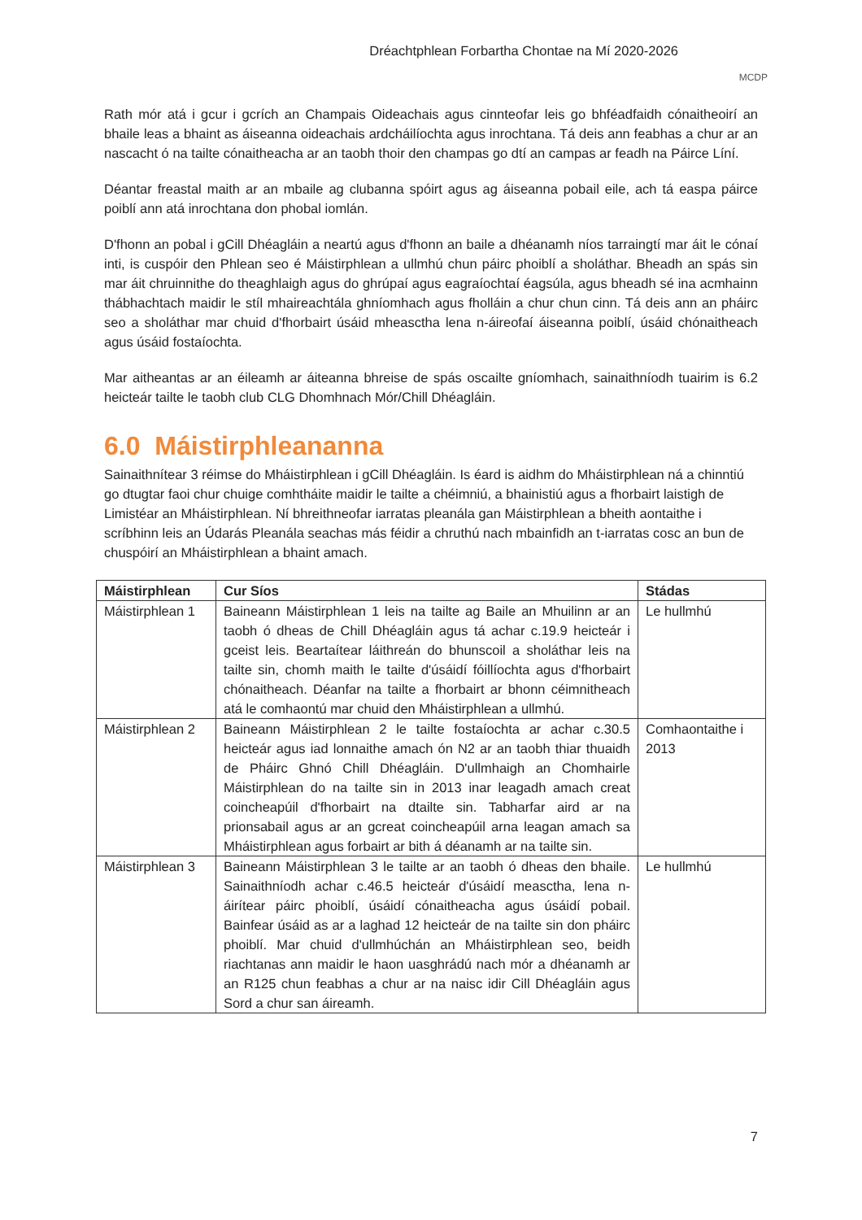Dréachtphlean Forbartha Chontae na Mí 2020-2026
MCDP
Rath mór atá i gcur i gcrích an Champais Oideachais agus cinnteofar leis go bhféadfaidh cónaitheoirí an bhaile leas a bhaint as áiseanna oideachais ardcháilíochta agus inrochtana. Tá deis ann feabhas a chur ar an nascacht ó na tailte cónaitheacha ar an taobh thoir den champas go dtí an campas ar feadh na Páirce Líní.
Déantar freastal maith ar an mbaile ag clubanna spóirt agus ag áiseanna pobail eile, ach tá easpa páirce poiblí ann atá inrochtana don phobal iomlán.
D'fhonn an pobal i gCill Dhéagláin a neartú agus d'fhonn an baile a dhéanamh níos tarraingtí mar áit le cónaí inti, is cuspóir den Phlean seo é Máistirphlean a ullmhú chun páirc phoiblí a sholáthar. Bheadh an spás sin mar áit chruinnithe do theaghlaigh agus do ghrúpaí agus eagraíochtaí éagsúla, agus bheadh sé ina acmhainn thábhachtach maidir le stíl mhaireachtála ghníomhach agus fholláin a chur chun cinn. Tá deis ann an pháirc seo a sholáthar mar chuid d'fhorbairt úsáid mheasctha lena n-áireofaí áiseanna poiblí, úsáid chónaitheach agus úsáid fostaíochta.
Mar aitheantas ar an éileamh ar áiteanna bhreise de spás oscailte gníomhach, sainaithníodh tuairim is 6.2 heicteár tailte le taobh club CLG Dhomhnach Mór/Chill Dhéagláin.
6.0 Máistirphleananna
Sainaithnítear 3 réimse do Mháistirphlean i gCill Dhéagláin. Is éard is aidhm do Mháistirphlean ná a chinntiú go dtugtar faoi chur chuige comhtháite maidir le tailte a chéimniú, a bhainistiú agus a fhorbairt laistigh de Limistéar an Mháistirphlean. Ní bhreithneofar iarratas pleanála gan Máistirphlean a bheith aontaithe i scríbhinn leis an Údarás Pleanála seachas más féidir a chruthú nach mbainfidh an t-iarratas cosc an bun de chuspóirí an Mháistirphlean a bhaint amach.
| Máistirphlean | Cur Síos | Stádas |
| --- | --- | --- |
| Máistirphlean 1 | Baineann Máistirphlean 1 leis na tailte ag Baile an Mhuilinn ar an taobh ó dheas de Chill Dhéagláin agus tá achar c.19.9 heicteár i gceist leis. Beartaítear láithreán do bhunscoil a sholáthar leis na tailte sin, chomh maith le tailte d'úsáidí fóillíochta agus d'fhorbairt chónaitheach. Déanfar na tailte a fhorbairt ar bhonn céimnitheach atá le comhaontú mar chuid den Mháistirphlean a ullmhú. | Le hullmhú |
| Máistirphlean 2 | Baineann Máistirphlean 2 le tailte fostaíochta ar achar c.30.5 heicteár agus iad lonnaithe amach ón N2 ar an taobh thiar thuaidh de Pháirc Ghnó Chill Dhéagláin. D'ullmhaigh an Chomhairle Máistirphlean do na tailte sin in 2013 inar leagadh amach creat coincheapúil d'fhorbairt na dtailte sin. Tabharfar aird ar na prionsabail agus ar an gcreat coincheapúil arna leagan amach sa Mháistirphlean agus forbairt ar bith á déanamh ar na tailte sin. | Comhaontaithe i 2013 |
| Máistirphlean 3 | Baineann Máistirphlean 3 le tailte ar an taobh ó dheas den bhaile. Sainaithníodh achar c.46.5 heicteár d'úsáidí measctha, lena n-áirítear páirc phoiblí, úsáidí cónaitheacha agus úsáidí pobail. Bainfear úsáid as ar a laghad 12 heicteár de na tailte sin don pháirc phoiblí. Mar chuid d'ullmhúchán an Mháistirphlean seo, beidh riachtanas ann maidir le haon uasghrádú nach mór a dhéanamh ar an R125 chun feabhas a chur ar na naisc idir Cill Dhéagláin agus Sord a chur san áireamh. | Le hullmhú |
7